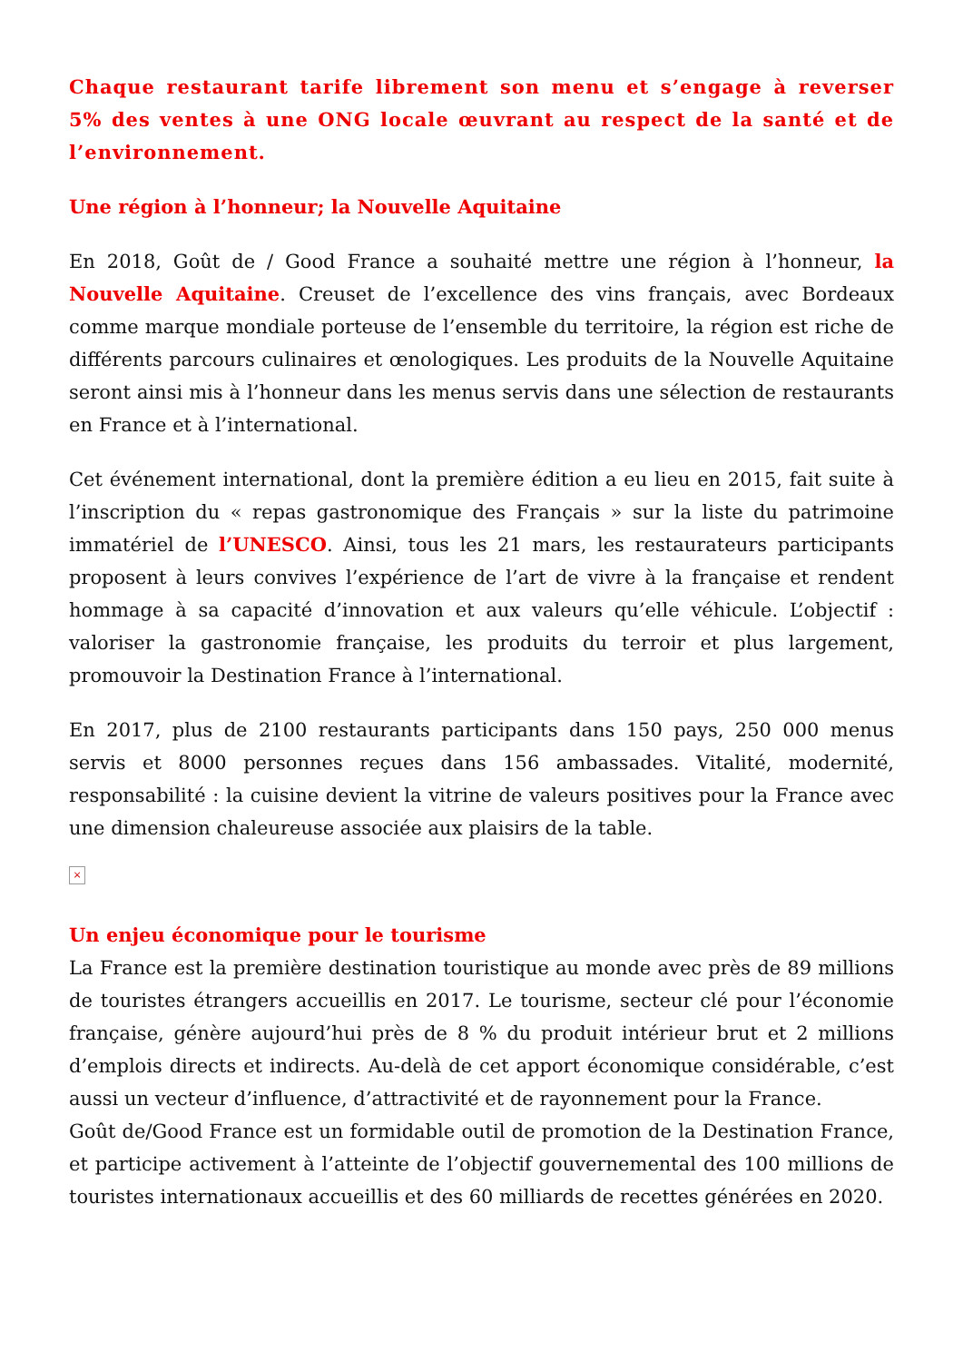Chaque restaurant tarife librement son menu et s’engage à reverser 5% des ventes à une ONG locale œuvrant au respect de la santé et de l’environnement.
Une région à l’honneur; la Nouvelle Aquitaine
En 2018, Goût de / Good France a souhaité mettre une région à l’honneur, la Nouvelle Aquitaine. Creuset de l’excellence des vins français, avec Bordeaux comme marque mondiale porteuse de l’ensemble du territoire, la région est riche de différents parcours culinaires et œnologiques. Les produits de la Nouvelle Aquitaine seront ainsi mis à l’honneur dans les menus servis dans une sélection de restaurants en France et à l’international.
Cet événement international, dont la première édition a eu lieu en 2015, fait suite à l’inscription du « repas gastronomique des Français » sur la liste du patrimoine immatériel de l’UNESCO. Ainsi, tous les 21 mars, les restaurateurs participants proposent à leurs convives l’expérience de l’art de vivre à la française et rendent hommage à sa capacité d’innovation et aux valeurs qu’elle véhicule. L’objectif : valoriser la gastronomie française, les produits du terroir et plus largement, promouvoir la Destination France à l’international.
En 2017, plus de 2100 restaurants participants dans 150 pays, 250 000 menus servis et 8000 personnes reçues dans 156 ambassades. Vitalité, modernité, responsabilité : la cuisine devient la vitrine de valeurs positives pour la France avec une dimension chaleureuse associée aux plaisirs de la table.
×
Un enjeu économique pour le tourisme
La France est la première destination touristique au monde avec près de 89 millions de touristes étrangers accueillis en 2017. Le tourisme, secteur clé pour l’économie française, génère aujourd’hui près de 8 % du produit intérieur brut et 2 millions d’emplois directs et indirects. Au-delà de cet apport économique considérable, c’est aussi un vecteur d’influence, d’attractivité et de rayonnement pour la France.
Goût de/Good France est un formidable outil de promotion de la Destination France, et participe activement à l’atteinte de l’objectif gouvernemental des 100 millions de touristes internationaux accueillis et des 60 milliards de recettes générées en 2020.